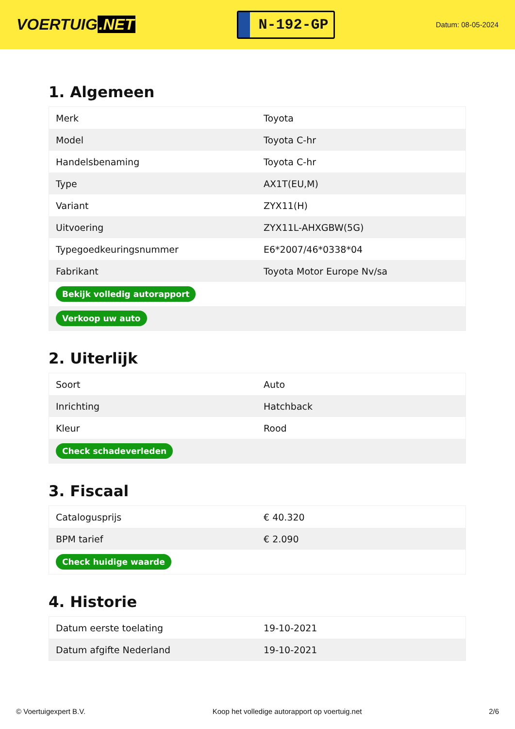VOERTUIG.NET
N-192-GP
Datum: 08-05-2024
1. Algemeen
| Merk | Toyota |
| Model | Toyota C-hr |
| Handelsbenaming | Toyota C-hr |
| Type | AX1T(EU,M) |
| Variant | ZYX11(H) |
| Uitvoering | ZYX11L-AHXGBW(5G) |
| Typegoedkeuringsnummer | E6*2007/46*0338*04 |
| Fabrikant | Toyota Motor Europe Nv/sa |
| Bekijk volledig autorapport | |
| Verkoop uw auto | |
2. Uiterlijk
| Soort | Auto |
| Inrichting | Hatchback |
| Kleur | Rood |
| Check schadeverleden | |
3. Fiscaal
| Catalogusprijs | € 40.320 |
| BPM tarief | € 2.090 |
| Check huidige waarde | |
4. Historie
| Datum eerste toelating | 19-10-2021 |
| Datum afgifte Nederland | 19-10-2021 |
© Voertuigexpert B.V. Koop het volledige autorapport op voertuig.net 2/6